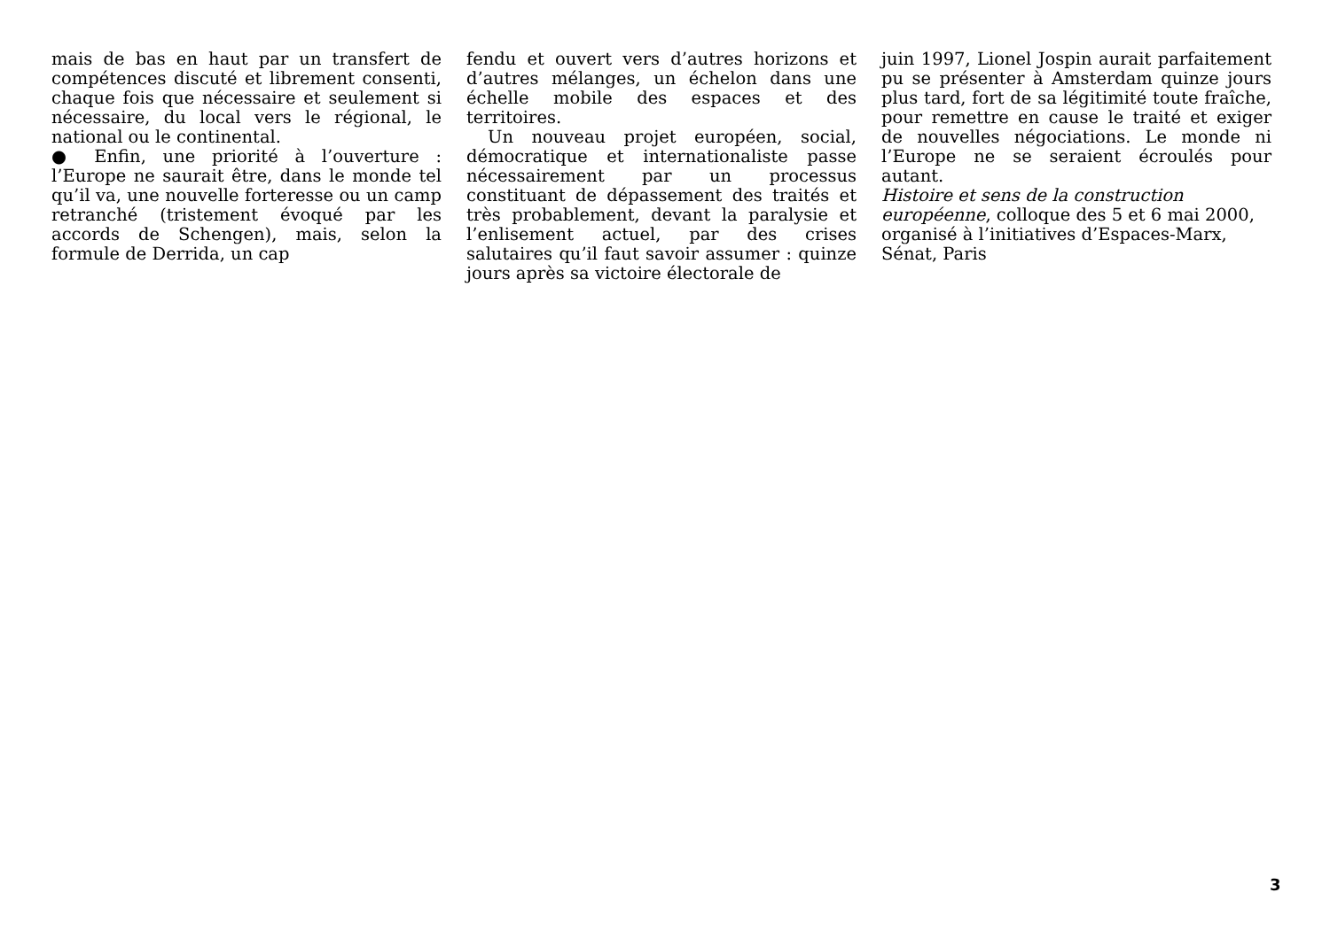mais de bas en haut par un transfert de compétences discuté et librement consenti, chaque fois que nécessaire et seulement si nécessaire, du local vers le régional, le national ou le continental.
● Enfin, une priorité à l’ouverture : l’Europe ne saurait être, dans le monde tel qu’il va, une nouvelle forteresse ou un camp retranché (tristement évoqué par les accords de Schengen), mais, selon la formule de Derrida, un cap
fendu et ouvert vers d’autres horizons et d’autres mélanges, un échelon dans une échelle mobile des espaces et des territoires.
Un nouveau projet européen, social, démocratique et internationaliste passe nécessairement par un processus constituant de dépassement des traités et très probablement, devant la paralysie et l’enlisement actuel, par des crises salutaires qu’il faut savoir assumer : quinze jours après sa victoire électorale de
juin 1997, Lionel Jospin aurait parfaitement pu se présenter à Amsterdam quinze jours plus tard, fort de sa légitimité toute fraîche, pour remettre en cause le traité et exiger de nouvelles négociations. Le monde ni l’Europe ne se seraient écroulés pour autant.
Histoire et sens de la construction
européenne, colloque des 5 et 6 mai 2000,
organisé à l’initiatives d’Espaces-Marx,
Sénat, Paris
3